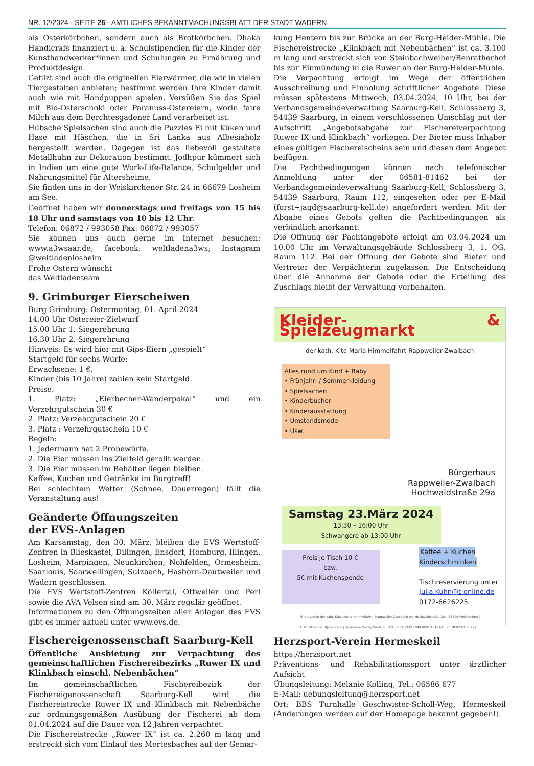NR. 12/2024 - SEITE 26 - AMTLICHES BEKANNTMACHUNGSBLATT DER STADT WADERN
als Osterkörbchen, sondern auch als Brotkörbchen. Dhaka Handicrafs finanziert u. a. Schulstipendien für die Kinder der Kunsthandwerker*innen und Schulungen zu Ernährung und Produktdesign.
Gefilzt sind auch die originellen Eierwärmer, die wir in vielen Tiergestalten anbieten; bestimmt werden Ihre Kinder damit auch wie mit Handpuppen spielen. Versüßen Sie das Spiel mit Bio-Osterschoki oder Paranuss-Ostereiern, worin faire Milch aus dem Berchtesgadener Land verarbeitet ist.
Hübsche Spielsachen sind auch die Puzzles Ei mit Küken und Hase mit Häschen, die in Sri Lanka aus Albesiaholz hergestellt werden. Dagegen ist das liebevoll gestaltete Metallhuhn zur Dekoration bestimmt. Jodhpur kümmert sich in Indien um eine gute Work-Life-Balance, Schulgelder und Nahrungsmittel für Altersheime.
Sie finden uns in der Weiskirchener Str. 24 in 66679 Losheim am See.
Geöffnet haben wir donnerstags und freitags von 15 bis 18 Uhr und samstags von 10 bis 12 Uhr.
Telefon: 06872 / 993058 Fax: 06872 / 993057
Sie können uns auch gerne im Internet besuchen: www.a3wsaar.de; facebook: weltladena3ws; Instagram @weltladenlosheim
Frohe Ostern wünscht
das Weltladenteam
9. Grimburger Eierscheiwen
Burg Grimburg: Ostermontag, 01. April 2024
14.00 Uhr Ostereier-Zielwurf
15.00 Uhr 1. Siegerehrung
16.30 Uhr 2. Siegerehrung
Hinweis: Es wird hier mit Gips-Eiern „gespielt“
Startgeld für sechs Würfe:
Erwachsene: 1 €,
Kinder (bis 10 Jahre) zahlen kein Startgeld.
Preise:
1. Platz: „Eierbecher-Wanderpokal“ und ein Verzehrgutschein 30 €
2. Platz: Verzehrgutschein 20 €
3. Platz : Verzehrgutschein 10 €
Regeln:
1. Jedermann hat 2 Probewürfe.
2. Die Eier müssen ins Zielfeld gerollt werden.
3. Die Eier müssen im Behälter liegen bleiben.
Kaffee, Kuchen und Getränke im Burgtreff!
Bei schlechtem Wetter (Schnee, Dauerregen) fällt die Veranstaltung aus!
Geänderte Öffnungszeiten
der EVS-Anlagen
Am Karsamstag, den 30. März, bleiben die EVS Wertstoff-Zentren in Blieskastel, Dillingen, Ensdorf, Homburg, Illingen, Losheim, Marpingen, Neunkirchen, Nohfelden, Ormesheim, Saarlouis, Saarwellingen, Sulzbach, Hasborn-Dautweiler und Wadern geschlossen.
Die EVS Wertstoff-Zentren Köllertal, Ottweiler und Perl sowie die AVA Velsen sind am 30. März regulär geöffnet.
Informationen zu den Öffnungszeiten aller Anlagen des EVS gibt es immer aktuell unter www.evs.de.
Fischereigenossenschaft Saarburg-Kell
Öffentliche Ausbietung zur Verpachtung des gemeinschaftlichen Fischereibezirks „Ruwer IX und Klinkbach einschl. Nebenbächen“
Im gemeinschaftlichen Fischereibezirk der Fischereigenossenschaft Saarburg-Kell wird die Fischereistrecke Ruwer IX und Klinkbach mit Nebenbäche zur ordnungsgemäßen Ausübung der Fischerei ab dem 01.04.2024 auf die Dauer von 12 Jahren verpachtet.
Die Fischereistrecke „Ruwer IX“ ist ca. 2.260 m lang und erstreckt sich vom Einlauf des Mertesbaches auf der Gemar-
kung Hentern bis zur Brücke an der Burg-Heider-Mühle. Die Fischereistrecke „Klinkbach mit Nebenbächen“ ist ca. 3.100 m lang und erstreckt sich von Steinbachweiher/Benratherhof bis zur Einmündung in die Ruwer an der Burg-Heider-Mühle.
Die Verpachtung erfolgt im Wege der öffentlichen Ausschreibung und Einholung schriftlicher Angebote. Diese müssen spätestens Mittwoch, 03.04.2024, 10 Uhr, bei der Verbandsgemeindeverwaltung Saarburg-Kell, Schlossberg 3, 54439 Saarburg, in einem verschlossenen Umschlag mit der Aufschrift „Angebotsabgabe zur Fischereiverpachtung Ruwer IX und Klinkbach“ vorliegen. Der Bieter muss Inhaber eines gültigen Fischereischeins sein und diesen dem Angebot beifügen.
Die Pachtbedingungen können nach telefonischer Anmeldung unter der 06581-81462 bei der Verbandsgemeindeverwaltung Saarburg-Kell, Schlossberg 3, 54439 Saarburg, Raum 112, eingesehen oder per E-Mail (forst+jagd@saarburg-kell.de) angefordert werden. Mit der Abgabe eines Gebots gelten die Pachtbedingungen als verbindlich anerkannt.
Die Öffnung der Pachtangebote erfolgt am 03.04.2024 um 10.00 Uhr im Verwaltungsgebäude Schlossberg 3, 1. OG, Raum 112. Bei der Öffnung der Gebote sind Bieter und Vertreter der Verpächterin zugelassen. Die Entscheidung über die Annahme der Gebote oder die Erteilung des Zuschlags bleibt der Verwaltung vorbehalten.
Kleider- & Spielzeugmarkt
der kath. Kita Maria Himmelfahrt Rappweiler-Zwalbach
Alles rund um Kind + Baby
• Frühjahr- / Sommerkleidung
• Spielsachen
• Kinderbücher
• Kinderausstattung
• Umstandsmode
• Usw.
Bürgerhaus
Rappweiler-Zwalbach
Hochwaldstraße 29a
Samstag 23.März 2024
13:30 – 16:00 Uhr
Schwangere ab 13:00 Uhr
Preis je Tisch 10 €
bzw.
5€ mit Kuchenspende
Kaffee + Kuchen
Kinderschminken
Tischreservierung unter
Julia.Kuhn@t-online.de
0172-6626225
Förderverein der kath. Kita „Maria-Himmelfahrt“ Rappweiler Zwalbach eV, Hochwaldstraße 29a, 66709 Weiskirchen | 1. Vorsitzender: Björn Stock | Sparkasse Merzig-Wadern IBAN: DE51 5935 1040 0007 1049 61 BIC: MERZ DE 5SXXX
Herzsport-Verein Hermeskeil
https://herzsport.net
Präventions- und Rehabilitationssport unter ärztlicher Aufsicht
Übungsleitung: Melanie Kolling, Tel.: 06586 677
E-Mail: uebungsleitung@herzsport.net
Ort: BBS Turnhalle Geschwister-Scholl-Weg, Hermeskeil (Änderungen werden auf der Homepage bekannt gegeben!).